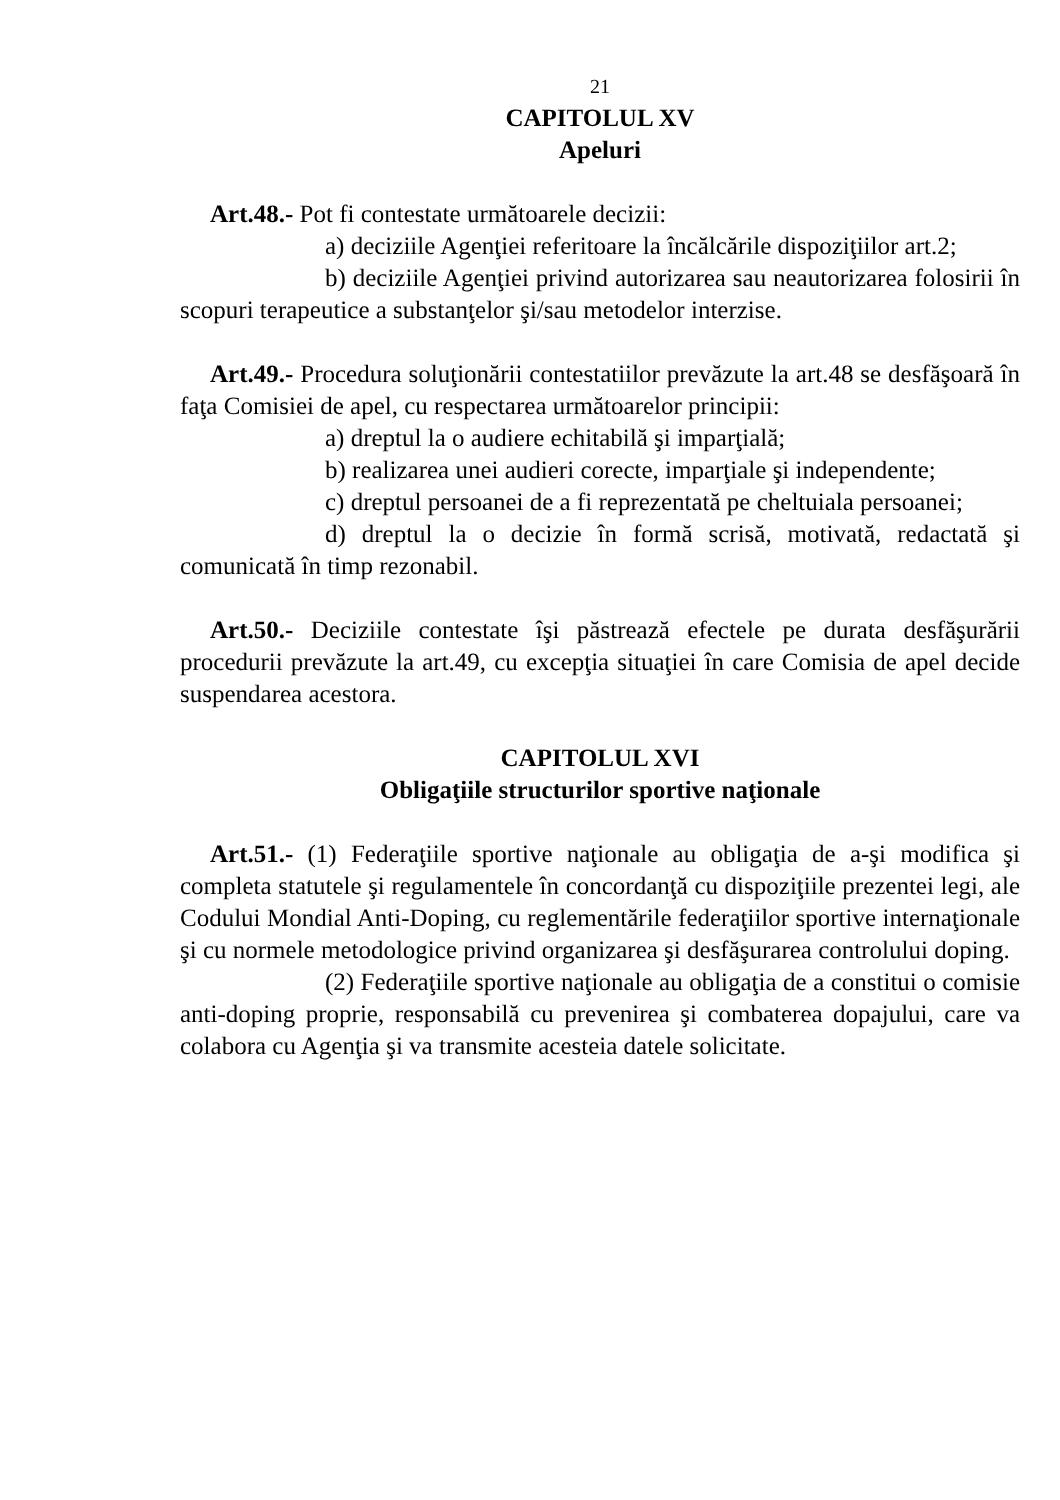21
CAPITOLUL XV
Apeluri
Art.48.- Pot fi contestate următoarele decizii:
a) deciziile Agenţiei referitoare la încălcările dispoziţiilor art.2;
b) deciziile Agenţiei privind autorizarea sau neautorizarea folosirii în scopuri terapeutice a substanţelor şi/sau metodelor interzise.
Art.49.- Procedura soluţionării contestatiilor prevăzute la art.48 se desfăşoară în faţa Comisiei de apel, cu respectarea următoarelor principii:
a) dreptul la o audiere echitabilă şi imparţială;
b) realizarea unei audieri corecte, imparţiale şi independente;
c) dreptul persoanei de a fi reprezentată pe cheltuiala persoanei;
d) dreptul la o decizie în formă scrisă, motivată, redactată şi comunicată în timp rezonabil.
Art.50.- Deciziile contestate îşi păstrează efectele pe durata desfăşurării procedurii prevăzute la art.49, cu excepţia situaţiei în care Comisia de apel decide suspendarea acestora.
CAPITOLUL XVI
Obligaţiile structurilor sportive naţionale
Art.51.- (1) Federaţiile sportive naţionale au obligaţia de a-şi modifica şi completa statutele şi regulamentele în concordanţă cu dispoziţiile prezentei legi, ale Codului Mondial Anti-Doping, cu reglementările federaţiilor sportive internaţionale şi cu normele metodologice privind organizarea şi desfăşurarea controlului doping.
(2) Federaţiile sportive naţionale au obligaţia de a constitui o comisie anti-doping proprie, responsabilă cu prevenirea şi combaterea dopajului, care va colabora cu Agenţia şi va transmite acesteia datele solicitate.